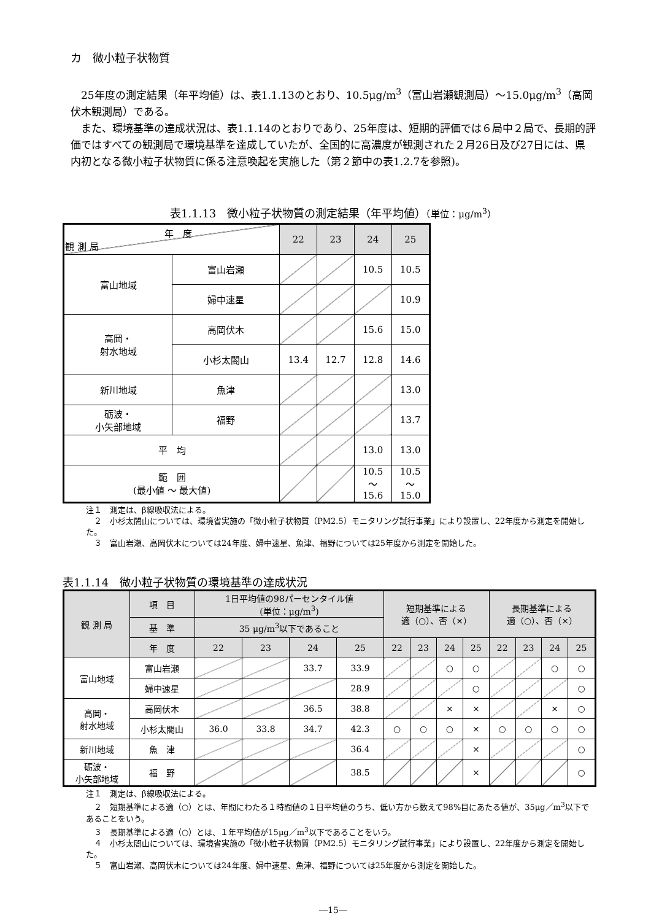カ　微小粒子状物質
25年度の測定結果（年平均値）は、表1.1.13のとおり、10.5μg/m<sup>3</sup>（富山岩瀬観測局）～15.0μg/m<sup>3</sup>（高岡伏木観測局）である。
また、環境基準の達成状況は、表1.1.14のとおりであり、25年度は、短期的評価では６局中２局で、長期的評価ではすべての観測局で環境基準を達成していたが、全国的に高濃度が観測された２月26日及び27日には、県内初となる微小粒子状物質に係る注意喚起を実施した（第２節中の表1.2.7を参照)。
表1.1.13　微小粒子状物質の測定結果（年平均値）（単位：μg/m<sup>3</sup>）
| 年 度 観 測 局 | | 22 | 23 | 24 | 25 |
| --- | --- | --- | --- | --- | --- |
| 富山地域 | 富山岩瀬 | | | 10.5 | 10.5 |
| | 婦中速星 | | | | 10.9 |
| 高岡・ 射水地域 | 高岡伏木 | | | 15.6 | 15.0 |
| | 小杉太閤山 | 13.4 | 12.7 | 12.8 | 14.6 |
| 新川地域 | 魚津 | | | | 13.0 |
| 砺波・ 小矢部地域 | 福野 | | | | 13.7 |
| 平 均 | | | | 13.0 | 13.0 |
| 範 囲 (最小値 ～ 最大値) | | | | 10.5 ～ 15.6 | 10.5 ～ 15.0 |
注１　測定は、β線吸収法による。
　２　小杉太閤山については、環境省実施の「微小粒子状物質（PM2.5）モニタリング試行事業」により設置し、22年度から測定を開始した。
　３　富山岩瀬、高岡伏木については24年度、婦中速星、魚津、福野については25年度から測定を開始した。
表1.1.14　微小粒子状物質の環境基準の達成状況
| 観 測 局 | 項 目 | 1日平均値の98パーセンタイル値 (単位：μg/m<sup>3</sup>) | | | | 短期基準による 適（○）、否（×） | | | | 長期基準による 適（○）、否（×） | | | |
| --- | --- | --- | --- | --- | --- | --- | --- | --- | --- | --- | --- | --- | --- |
| | 基 準 | 35 μg/m<sup>3</sup>以下であること | | | | | | | | | | | |
| | 年 度 | 22 | 23 | 24 | 25 | 22 | 23 | 24 | 25 | 22 | 23 | 24 | 25 |
| 富山地域 | 富山岩瀬 | | | 33.7 | 33.9 | | | ○ | ○ | | | ○ | ○ |
| | 婦中速星 | | | | 28.9 | | | | ○ | | | | ○ |
| 高岡・ 射水地域 | 高岡伏木 | | | 36.5 | 38.8 | | | × | × | | | × | ○ |
| | 小杉太閤山 | 36.0 | 33.8 | 34.7 | 42.3 | ○ | ○ | ○ | × | ○ | ○ | ○ | ○ |
| 新川地域 | 魚 津 | | | | 36.4 | | | | × | | | | ○ |
| 砺波・ 小矢部地域 | 福 野 | | | | 38.5 | | | | × | | | | ○ |
注１　測定は、β線吸収法による。
　２　短期基準による適（○）とは、年間にわたる１時間値の１日平均値のうち、低い方から数えて98%目にあたる値が、35μg／m<sup>3</sup>以下であることをいう。
　３　長期基準による適（○）とは、１年平均値が15μg／m<sup>3</sup>以下であることをいう。
　４　小杉太閤山については、環境省実施の「微小粒子状物質（PM2.5）モニタリング試行事業」により設置し、22年度から測定を開始した。
　５　富山岩瀬、高岡伏木については24年度、婦中速星、魚津、福野については25年度から測定を開始した。
―15―